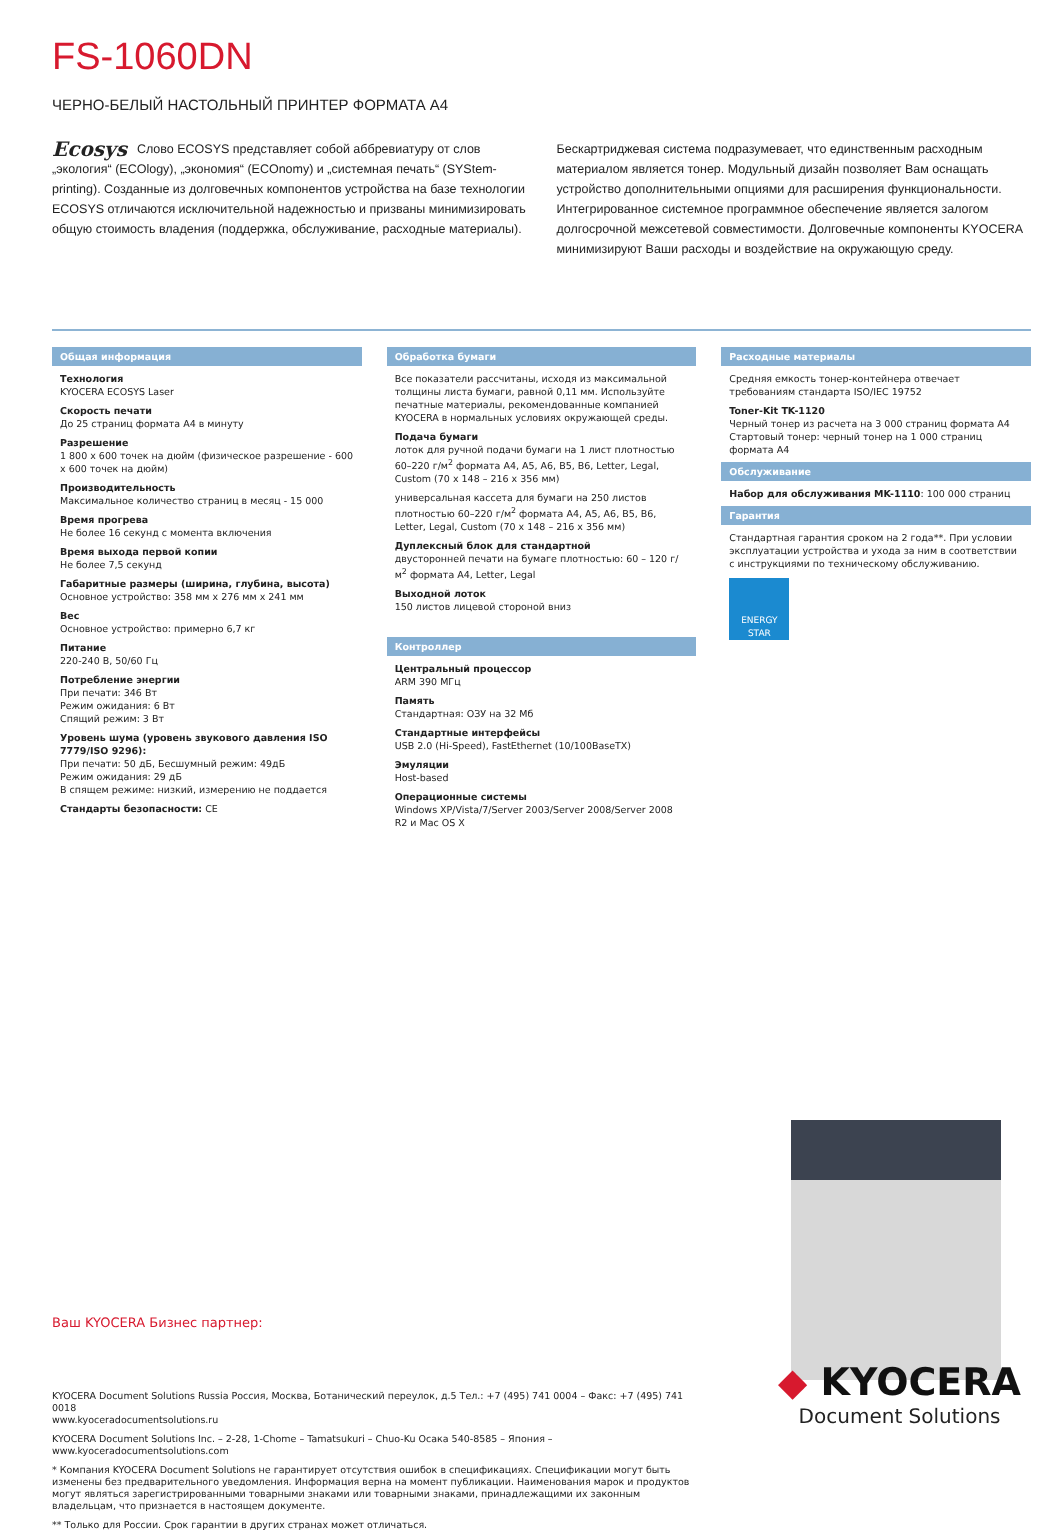FS-1060DN
ЧЕРНО-БЕЛЫЙ НАСТОЛЬНЫЙ ПРИНТЕР ФОРМАТА А4
Ecosys Слово ECOSYS представляет собой аббревиатуру от слов „экология“ (ECOlogy), „экономия“ (ECOnomy) и „системная печать“ (SYStem-printing). Созданные из долговечных компонентов устройства на базе технологии ECOSYS отличаются исключительной надежностью и призваны минимизировать общую стоимость владения (поддержка, обслуживание, расходные материалы).
Бескартриджевая система подразумевает, что единственным расходным материалом является тонер. Модульный дизайн позволяет Вам оснащать устройство дополнительными опциями для расширения функциональности. Интегрированное системное программное обеспечение является залогом долгосрочной межсетевой совместимости. Долговечные компоненты KYOCERA минимизируют Ваши расходы и воздействие на окружающую среду.
Общая информация
Технология
KYOCERA ECOSYS Laser
Скорость печати
До 25 страниц формата А4 в минуту
Разрешение
1 800 x 600 точек на дюйм (физическое разрешение - 600 x 600 точек на дюйм)
Производительность
Максимальное количество страниц в месяц - 15 000
Время прогрева
Не более 16 секунд с момента включения
Время выхода первой копии
Не более 7,5 секунд
Габаритные размеры (ширина, глубина, высота)
Основное устройство: 358 мм x 276 мм x 241 мм
Вес
Основное устройство: примерно 6,7 кг
Питание
220-240 В, 50/60 Гц
Потребление энергии
При печати: 346 Вт
Режим ожидания: 6 Вт
Спящий режим: 3 Вт
Уровень шума (уровень звукового давления ISO 7779/ISO 9296):
При печати: 50 дБ, Бесшумный режим: 49дБ
Режим ожидания: 29 дБ
В спящем режиме: низкий, измерению не поддается
Стандарты безопасности: CE
Обработка бумаги
Все показатели рассчитаны, исходя из максимальной толщины листа бумаги, равной 0,11 мм. Используйте печатные материалы, рекомендованные компанией KYOCERA в нормальных условиях окружающей среды.
Подача бумаги
лоток для ручной подачи бумаги на 1 лист плотностью 60–220 г/м<sup>2</sup> формата A4, A5, A6, B5, B6, Letter, Legal, Custom (70 x 148 – 216 x 356 мм)
универсальная кассета для бумаги на 250 листов плотностью 60–220 г/м<sup>2</sup> формата A4, A5, A6, B5, B6, Letter, Legal, Custom (70 x 148 – 216 x 356 мм)
Дуплексный блок для стандартной
двусторонней печати на бумаге плотностью: 60 – 120 г/м<sup>2</sup> формата A4, Letter, Legal
Выходной лоток
150 листов лицевой стороной вниз
Контроллер
Центральный процессор
ARM 390 МГц
Память
Стандартная: ОЗУ на 32 Мб
Стандартные интерфейсы
USB 2.0 (Hi-Speed), FastEthernet (10/100BaseTX)
Эмуляции
Host-based
Операционные системы
Windows XP/Vista/7/Server 2003/Server 2008/Server 2008 R2 и Mac OS X
Расходные материалы
Средняя емкость тонер-контейнера отвечает требованиям стандарта ISO/IEC 19752
Toner-Kit TK-1120
Черный тонер из расчета на 3 000 страниц формата A4
Стартовый тонер: черный тонер на 1 000 страниц формата А4
Обслуживание
Набор для обслуживания MK-1110: 100 000 страниц
Гарантия
Стандартная гарантия сроком на 2 года**. При условии эксплуатации устройства и ухода за ним в соответствии с инструкциями по техническому обслуживанию.
ENERGY STAR
Ваш KYOCERA Бизнес партнер:
KYOCERA Document Solutions Russia Россия, Москва, Ботанический переулок, д.5 Тел.: +7 (495) 741 0004 – Факс: +7 (495) 741 0018
www.kyoceradocumentsolutions.ru
KYOCERA Document Solutions Inc. – 2-28, 1-Chome – Tamatsukuri – Chuo-Ku Осака 540-8585 – Япония – www.kyoceradocumentsolutions.com
* Компания KYOCERA Document Solutions не гарантирует отсутствия ошибок в спецификациях. Спецификации могут быть изменены без предварительного уведомления. Информация верна на момент публикации. Наименования марок и продуктов могут являться зарегистрированными товарными знаками или товарными знаками, принадлежащими их законным владельцам, что признается в настоящем документе.
** Только для России. Срок гарантии в других странах может отличаться.
◆ KYOCERA
Document Solutions